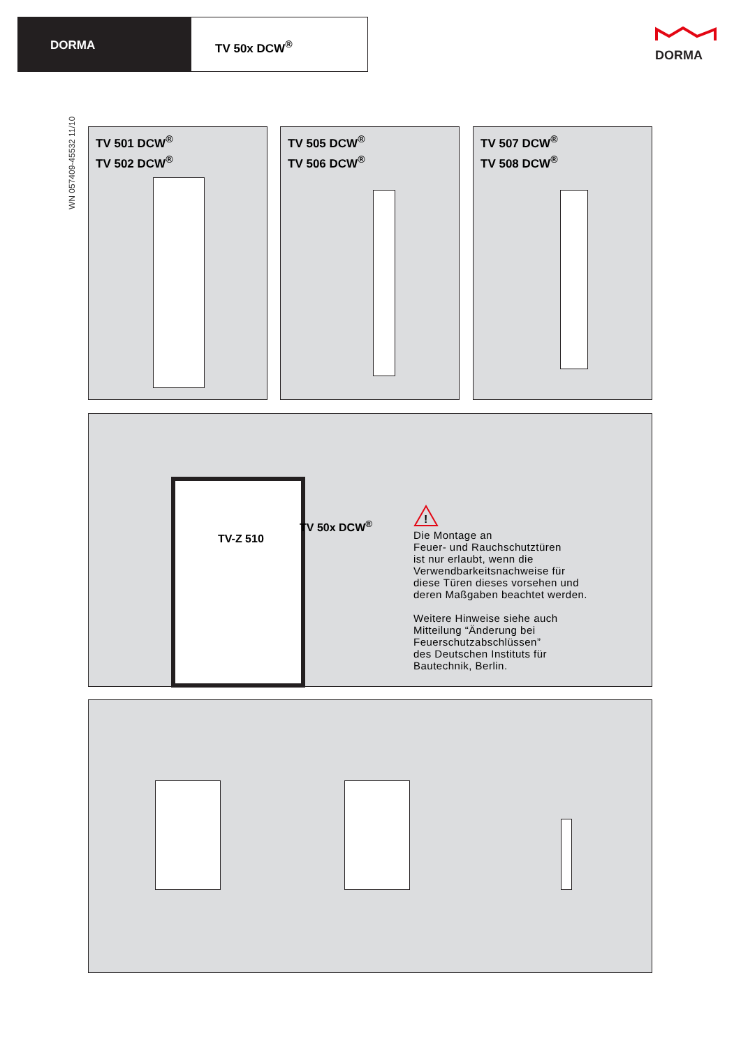DORMA TV 50x DCW<sup>®</sup>
DORMA
WN 057409-45532 11/10
TV 501 DCW<sup>®</sup>
TV 502 DCW<sup>®</sup>
TV 505 DCW<sup>®</sup>
TV 506 DCW<sup>®</sup>
TV 507 DCW<sup>®</sup>
TV 508 DCW<sup>®</sup>
TV-Z 510
TV 50x DCW<sup>®</sup>
!
Die Montage an
Feuer- und Rauchschutztüren
ist nur erlaubt, wenn die
Verwendbarkeitsnachweise für
diese Türen dieses vorsehen und
deren Maßgaben beachtet werden.
Weitere Hinweise siehe auch
Mitteilung “Änderung bei
Feuerschutzabschlüssen”
des Deutschen Instituts für
Bautechnik, Berlin.